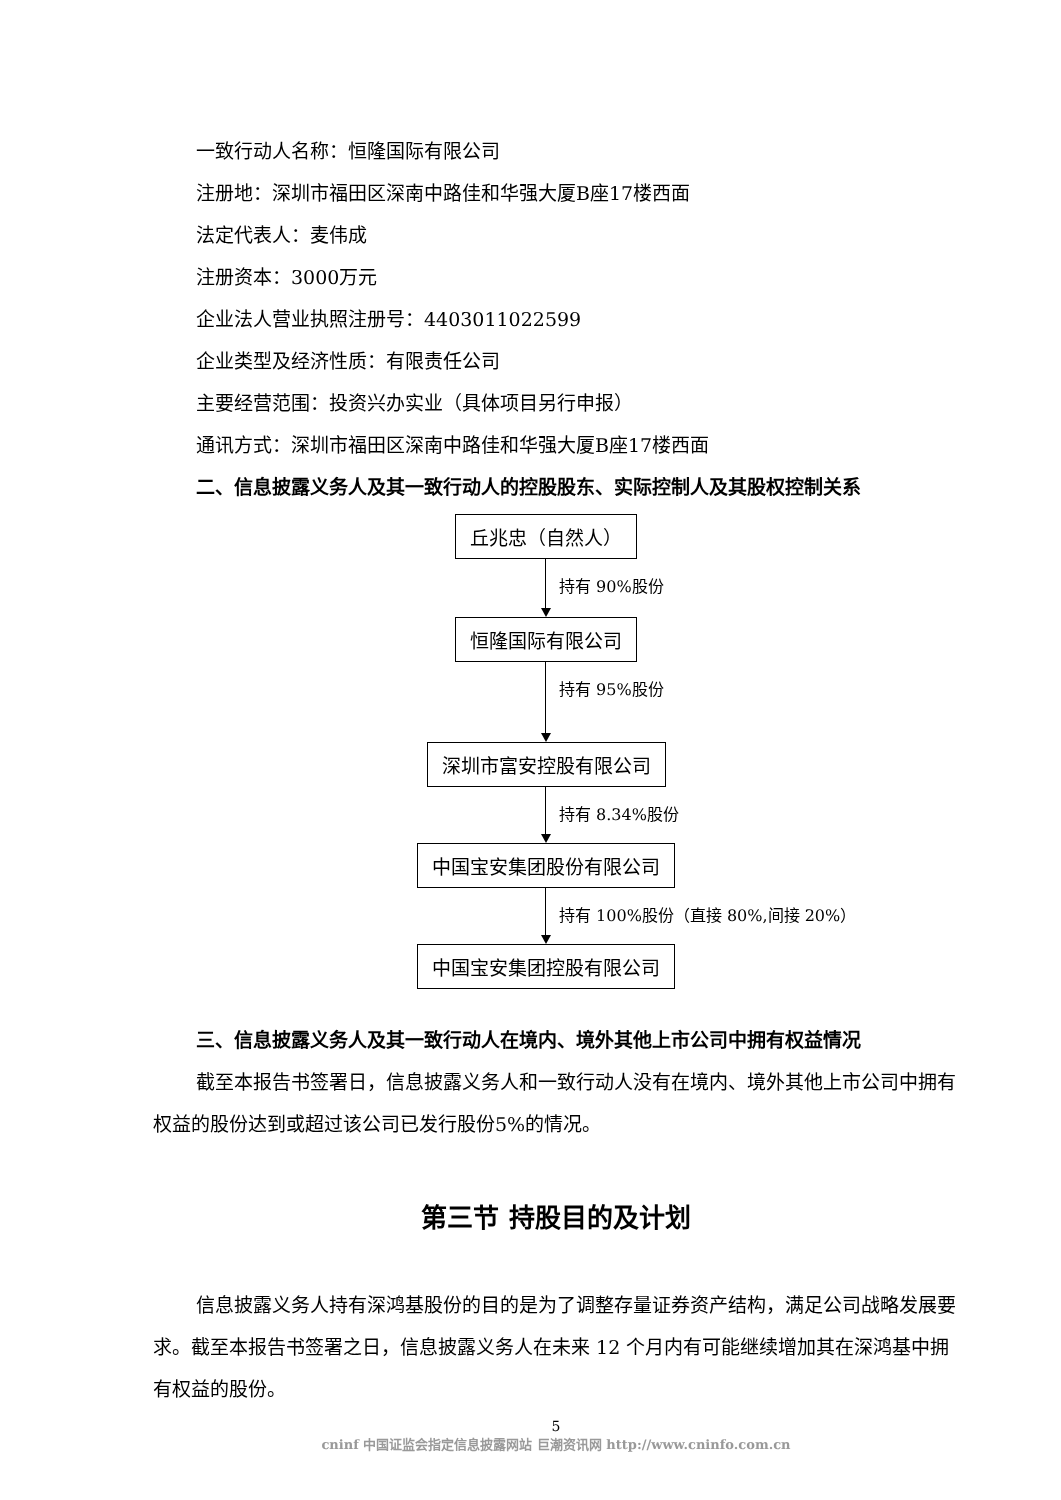一致行动人名称：恒隆国际有限公司
注册地：深圳市福田区深南中路佳和华强大厦B座17楼西面
法定代表人：麦伟成
注册资本：3000万元
企业法人营业执照注册号：4403011022599
企业类型及经济性质：有限责任公司
主要经营范围：投资兴办实业（具体项目另行申报）
通讯方式：深圳市福田区深南中路佳和华强大厦B座17楼西面
二、信息披露义务人及其一致行动人的控股股东、实际控制人及其股权控制关系
丘兆忠（自然人）
持有 90%股份
恒隆国际有限公司
持有 95%股份
深圳市富安控股有限公司
持有 8.34%股份
中国宝安集团股份有限公司
持有 100%股份（直接 80%,间接 20%）
中国宝安集团控股有限公司
三、信息披露义务人及其一致行动人在境内、境外其他上市公司中拥有权益情况
截至本报告书签署日，信息披露义务人和一致行动人没有在境内、境外其他上市公司中拥有权益的股份达到或超过该公司已发行股份5%的情况。
第三节 持股目的及计划
信息披露义务人持有深鸿基股份的目的是为了调整存量证券资产结构，满足公司战略发展要求。截至本报告书签署之日，信息披露义务人在未来 12 个月内有可能继续增加其在深鸿基中拥有权益的股份。
5
cninf 中国证监会指定信息披露网站 巨潮资讯网 http://www.cninfo.com.cn